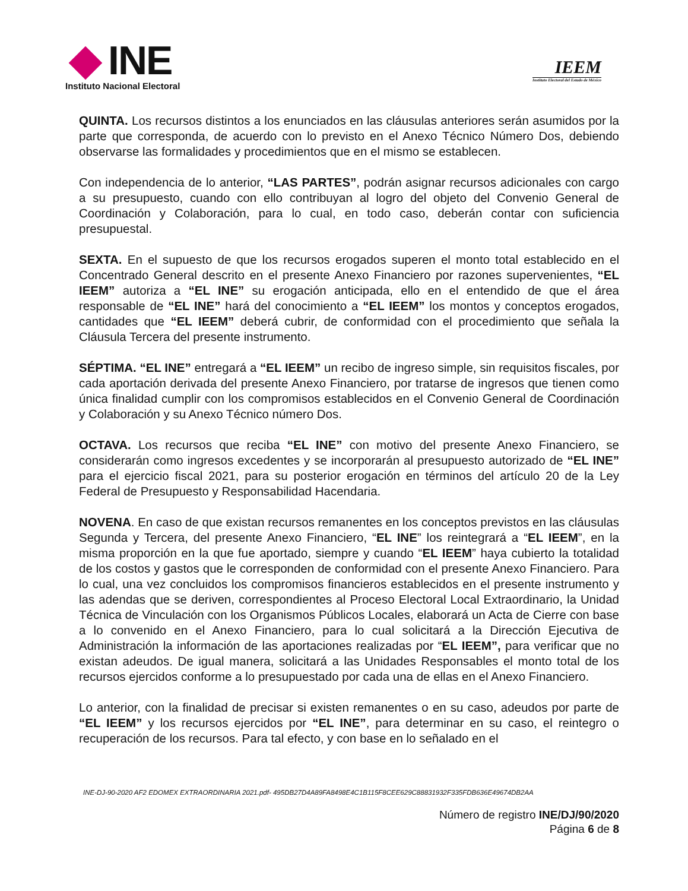INE
Instituto Nacional Electoral
IEEM
Instituto Electoral del Estado de México
QUINTA. Los recursos distintos a los enunciados en las cláusulas anteriores serán asumidos por la parte que corresponda, de acuerdo con lo previsto en el Anexo Técnico Número Dos, debiendo observarse las formalidades y procedimientos que en el mismo se establecen.
Con independencia de lo anterior, “LAS PARTES”, podrán asignar recursos adicionales con cargo a su presupuesto, cuando con ello contribuyan al logro del objeto del Convenio General de Coordinación y Colaboración, para lo cual, en todo caso, deberán contar con suficiencia presupuestal.
SEXTA. En el supuesto de que los recursos erogados superen el monto total establecido en el Concentrado General descrito en el presente Anexo Financiero por razones supervenientes, “EL IEEM” autoriza a “EL INE” su erogación anticipada, ello en el entendido de que el área responsable de “EL INE” hará del conocimiento a “EL IEEM” los montos y conceptos erogados, cantidades que “EL IEEM” deberá cubrir, de conformidad con el procedimiento que señala la Cláusula Tercera del presente instrumento.
SÉPTIMA. “EL INE” entregará a “EL IEEM” un recibo de ingreso simple, sin requisitos fiscales, por cada aportación derivada del presente Anexo Financiero, por tratarse de ingresos que tienen como única finalidad cumplir con los compromisos establecidos en el Convenio General de Coordinación y Colaboración y su Anexo Técnico número Dos.
OCTAVA. Los recursos que reciba “EL INE” con motivo del presente Anexo Financiero, se considerarán como ingresos excedentes y se incorporarán al presupuesto autorizado de “EL INE” para el ejercicio fiscal 2021, para su posterior erogación en términos del artículo 20 de la Ley Federal de Presupuesto y Responsabilidad Hacendaria.
NOVENA. En caso de que existan recursos remanentes en los conceptos previstos en las cláusulas Segunda y Tercera, del presente Anexo Financiero, “EL INE” los reintegrará a “EL IEEM”, en la misma proporción en la que fue aportado, siempre y cuando “EL IEEM” haya cubierto la totalidad de los costos y gastos que le corresponden de conformidad con el presente Anexo Financiero. Para lo cual, una vez concluidos los compromisos financieros establecidos en el presente instrumento y las adendas que se deriven, correspondientes al Proceso Electoral Local Extraordinario, la Unidad Técnica de Vinculación con los Organismos Públicos Locales, elaborará un Acta de Cierre con base a lo convenido en el Anexo Financiero, para lo cual solicitará a la Dirección Ejecutiva de Administración la información de las aportaciones realizadas por “EL IEEM”, para verificar que no existan adeudos. De igual manera, solicitará a las Unidades Responsables el monto total de los recursos ejercidos conforme a lo presupuestado por cada una de ellas en el Anexo Financiero.
Lo anterior, con la finalidad de precisar si existen remanentes o en su caso, adeudos por parte de “EL IEEM” y los recursos ejercidos por “EL INE”, para determinar en su caso, el reintegro o recuperación de los recursos. Para tal efecto, y con base en lo señalado en el
INE-DJ-90-2020 AF2 EDOMEX EXTRAORDINARIA 2021.pdf- 495DB27D4A89FA8498E4C1B115F8CEE629C88831932F335FDB636E49674DB2AA
Número de registro INE/DJ/90/2020
Página 6 de 8